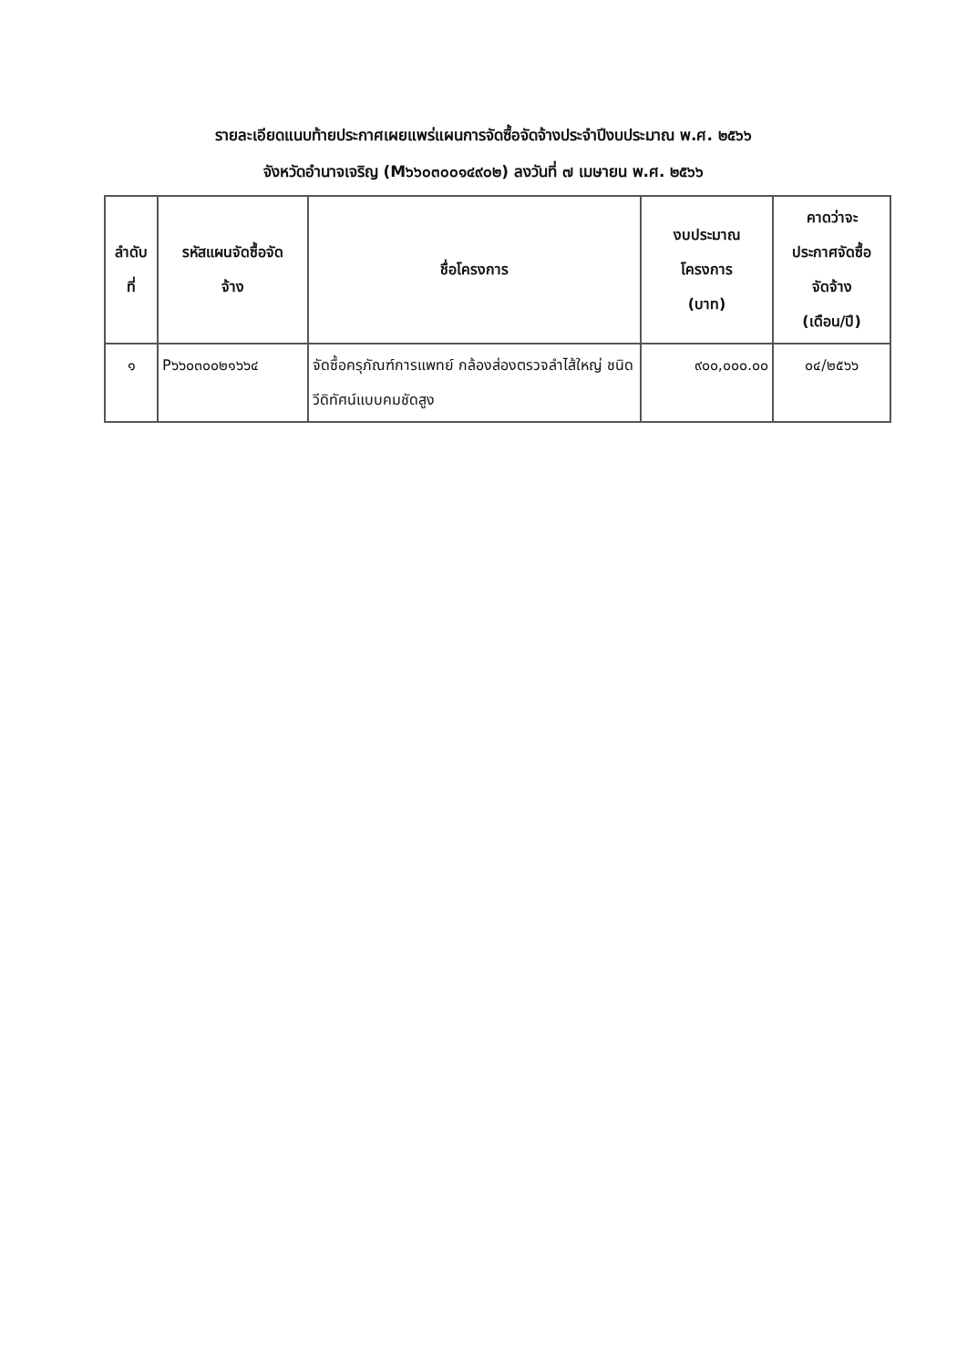รายละเอียดแนบท้ายประกาศเผยแพร่แผนการจัดซื้อจัดจ้างประจำปีงบประมาณ พ.ศ. ๒๕๖๖
จังหวัดอำนาจเจริญ (M๖๖๐๓๐๐๑๔๙๐๒) ลงวันที่ ๗ เมษายน พ.ศ. ๒๕๖๖
| ลำดับ ที่ | รหัสแผนจัดซื้อจัด จ้าง | ชื่อโครงการ | งบประมาณ โครงการ (บาท) | คาดว่าจะ ประกาศจัดซื้อ จัดจ้าง (เดือน/ปี) |
| --- | --- | --- | --- | --- |
| ๑ | P๖๖๐๓๐๐๒๑๖๖๔ | จัดซื้อครุภัณฑ์การแพทย์ กล้องส่องตรวจลำไส้ใหญ่ ชนิดวีดิทัศน์แบบคมชัดสูง | ๙๐๐,๐๐๐.๐๐ | ๐๔/๒๕๖๖ |